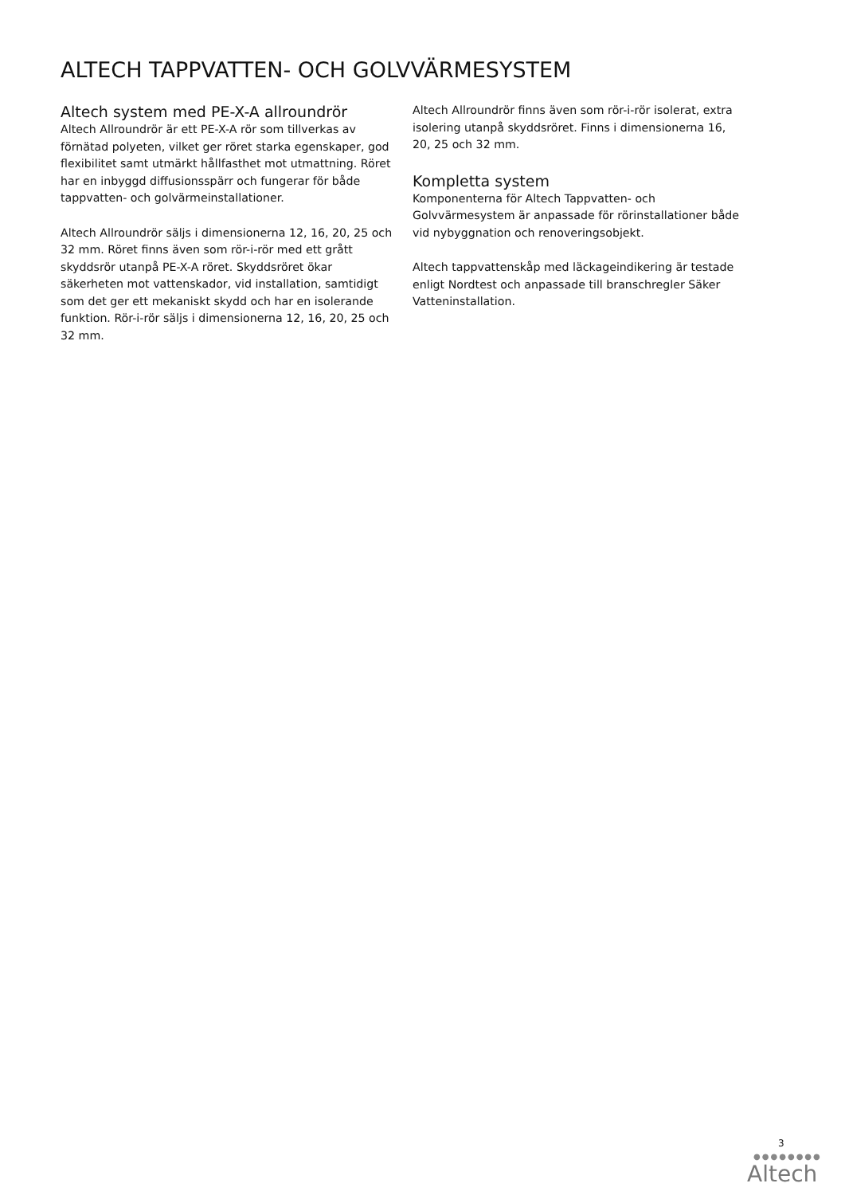ALTECH TAPPVATTEN- OCH GOLVVÄRMESYSTEM
Altech system med PE-X-A allroundrör
Altech Allroundrör är ett PE-X-A rör som tillverkas av förnätad polyeten, vilket ger röret starka egenskaper, god flexibilitet samt utmärkt hållfasthet mot utmattning. Röret har en inbyggd diffusionsspärr och fungerar för både tappvatten- och golvärmeinstallationer.
Altech Allroundrör säljs i dimensionerna 12, 16, 20, 25 och 32 mm. Röret finns även som rör-i-rör med ett grått skyddsrör utanpå PE-X-A röret. Skyddsröret ökar säkerheten mot vattenskador, vid installation, samtidigt som det ger ett mekaniskt skydd och har en isolerande funktion. Rör-i-rör säljs i dimensionerna 12, 16, 20, 25 och 32 mm.
Altech Allroundrör finns även som rör-i-rör isolerat, extra isolering utanpå skyddsröret. Finns i dimensionerna 16, 20, 25 och 32 mm.
Kompletta system
Komponenterna för Altech Tappvatten- och Golvvärmesystem är anpassade för rörinstallationer både vid nybyggnation och renoveringsobjekt.
Altech tappvattenskåp med läckageindikering är testade enligt Nordtest och anpassade till branschregler Säker Vatteninstallation.
3
●●●●●●●●
Altech